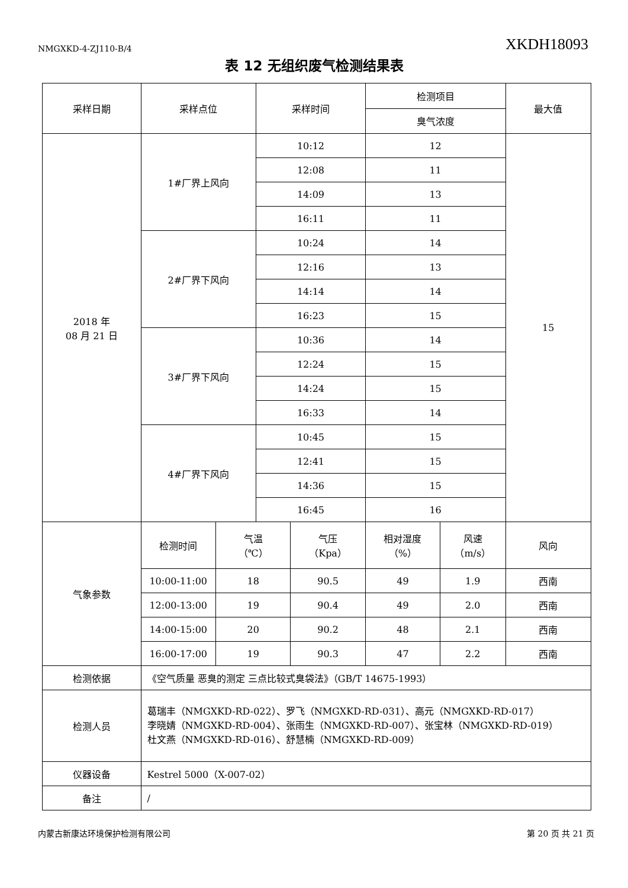NMGXKD-4-ZJ110-B/4 XKDH18093
表 12 无组织废气检测结果表
| 采样日期 | 采样点位 | | 采样时间 | | 检测项目 | | 最大值 |
| --- | --- | --- | --- | --- | --- | --- | --- |
| | | | | | 臭气浓度 | | |
| 2018 年 08 月 21 日 | 1#厂界上风向 | | 10:12 | | 12 | | 15 |
| | | | 12:08 | | 11 | | |
| | | | 14:09 | | 13 | | |
| | | | 16:11 | | 11 | | |
| | 2#厂界下风向 | | 10:24 | | 14 | | |
| | | | 12:16 | | 13 | | |
| | | | 14:14 | | 14 | | |
| | | | 16:23 | | 15 | | |
| | 3#厂界下风向 | | 10:36 | | 14 | | |
| | | | 12:24 | | 15 | | |
| | | | 14:24 | | 15 | | |
| | | | 16:33 | | 14 | | |
| | 4#厂界下风向 | | 10:45 | | 15 | | |
| | | | 12:41 | | 15 | | |
| | | | 14:36 | | 15 | | |
| | | | 16:45 | | 16 | | |
| 气象参数 | 检测时间 | 气温 （℃） | | 气压 （Kpa） | 相对湿度 （%） | 风速 （m/s） | 风向 |
| | 10:00-11:00 | 18 | | 90.5 | 49 | 1.9 | 西南 |
| | 12:00-13:00 | 19 | | 90.4 | 49 | 2.0 | 西南 |
| | 14:00-15:00 | 20 | | 90.2 | 48 | 2.1 | 西南 |
| | 16:00-17:00 | 19 | | 90.3 | 47 | 2.2 | 西南 |
| 检测依据 | 《空气质量 恶臭的测定 三点比较式臭袋法》（GB/T 14675-1993） | | | | | | |
| 检测人员 | 葛瑞丰（NMGXKD-RD-022）、罗飞（NMGXKD-RD-031）、高元（NMGXKD-RD-017） 李晓婧（NMGXKD-RD-004）、张雨生（NMGXKD-RD-007）、张宝林（NMGXKD-RD-019） 杜文燕（NMGXKD-RD-016）、舒慧楠（NMGXKD-RD-009） | | | | | | |
| 仪器设备 | Kestrel 5000（X-007-02） | | | | | | |
| 备注 | / | | | | | | |
内蒙古新康达环境保护检测有限公司 第 20 页 共 21 页